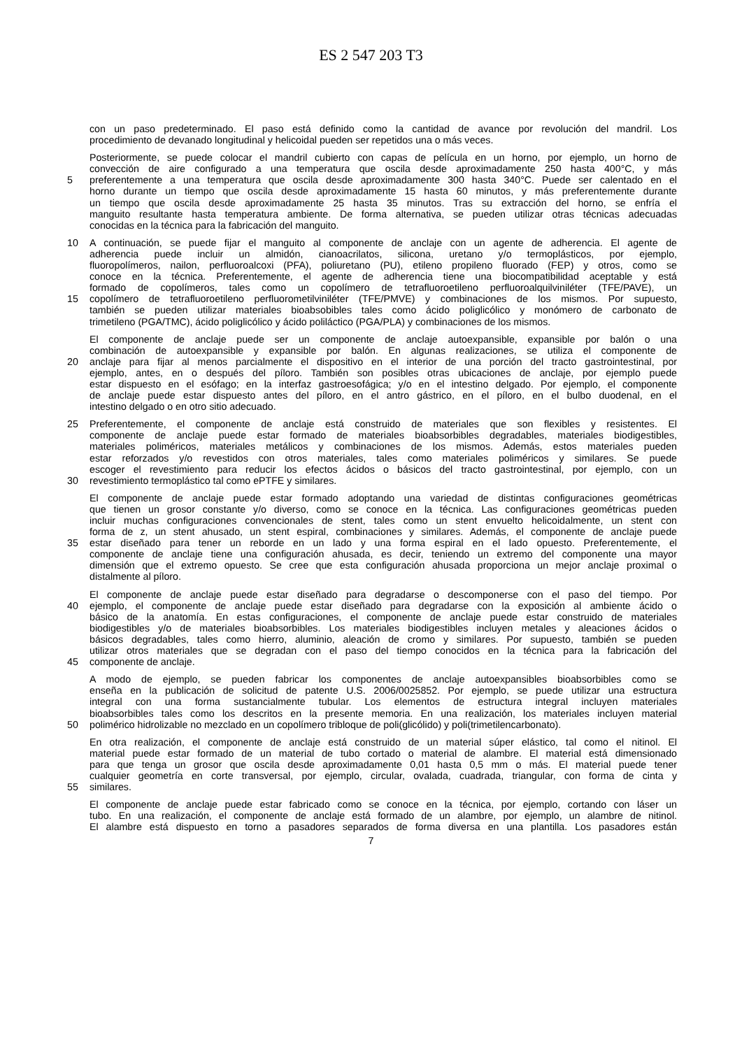ES 2 547 203 T3
con un paso predeterminado. El paso está definido como la cantidad de avance por revolución del mandril. Los
procedimiento de devanado longitudinal y helicoidal pueden ser repetidos una o más veces.
Posteriormente, se puede colocar el mandril cubierto con capas de película en un horno, por ejemplo, un horno de
convección de aire configurado a una temperatura que oscila desde aproximadamente 250 hasta 400°C, y más
5 preferentemente a una temperatura que oscila desde aproximadamente 300 hasta 340°C. Puede ser calentado en el
horno durante un tiempo que oscila desde aproximadamente 15 hasta 60 minutos, y más preferentemente durante
un tiempo que oscila desde aproximadamente 25 hasta 35 minutos. Tras su extracción del horno, se enfría el
manguito resultante hasta temperatura ambiente. De forma alternativa, se pueden utilizar otras técnicas adecuadas
conocidas en la técnica para la fabricación del manguito.
10 A continuación, se puede fijar el manguito al componente de anclaje con un agente de adherencia. El agente de
adherencia puede incluir un almidón, cianoacrilatos, silicona, uretano y/o termoplásticos, por ejemplo,
fluoropolímeros, nailon, perfluoroalcoxi (PFA), poliuretano (PU), etileno propileno fluorado (FEP) y otros, como se
conoce en la técnica. Preferentemente, el agente de adherencia tiene una biocompatibilidad aceptable y está
formado de copolímeros, tales como un copolímero de tetrafluoroetileno perfluoroalquilviniléter (TFE/PAVE), un
15 copolímero de tetrafluoroetileno perfluorometilviniléter (TFE/PMVE) y combinaciones de los mismos. Por supuesto,
también se pueden utilizar materiales bioabsobibles tales como ácido poliglicólico y monómero de carbonato de
trimetileno (PGA/TMC), ácido poliglicólico y ácido poliláctico (PGA/PLA) y combinaciones de los mismos.
El componente de anclaje puede ser un componente de anclaje autoexpansible, expansible por balón o una
combinación de autoexpansible y expansible por balón. En algunas realizaciones, se utiliza el componente de
20 anclaje para fijar al menos parcialmente el dispositivo en el interior de una porción del tracto gastrointestinal, por
ejemplo, antes, en o después del píloro. También son posibles otras ubicaciones de anclaje, por ejemplo puede
estar dispuesto en el esófago; en la interfaz gastroesofágica; y/o en el intestino delgado. Por ejemplo, el componente
de anclaje puede estar dispuesto antes del píloro, en el antro gástrico, en el píloro, en el bulbo duodenal, en el
intestino delgado o en otro sitio adecuado.
25 Preferentemente, el componente de anclaje está construido de materiales que son flexibles y resistentes. El
componente de anclaje puede estar formado de materiales bioabsorbibles degradables, materiales biodigestibles,
materiales poliméricos, materiales metálicos y combinaciones de los mismos. Además, estos materiales pueden
estar reforzados y/o revestidos con otros materiales, tales como materiales poliméricos y similares. Se puede
escoger el revestimiento para reducir los efectos ácidos o básicos del tracto gastrointestinal, por ejemplo, con un
30 revestimiento termoplástico tal como ePTFE y similares.
El componente de anclaje puede estar formado adoptando una variedad de distintas configuraciones geométricas
que tienen un grosor constante y/o diverso, como se conoce en la técnica. Las configuraciones geométricas pueden
incluir muchas configuraciones convencionales de stent, tales como un stent envuelto helicoidalmente, un stent con
forma de z, un stent ahusado, un stent espiral, combinaciones y similares. Además, el componente de anclaje puede
35 estar diseñado para tener un reborde en un lado y una forma espiral en el lado opuesto. Preferentemente, el
componente de anclaje tiene una configuración ahusada, es decir, teniendo un extremo del componente una mayor
dimensión que el extremo opuesto. Se cree que esta configuración ahusada proporciona un mejor anclaje proximal o
distalmente al píloro.
El componente de anclaje puede estar diseñado para degradarse o descomponerse con el paso del tiempo. Por
40 ejemplo, el componente de anclaje puede estar diseñado para degradarse con la exposición al ambiente ácido o
básico de la anatomía. En estas configuraciones, el componente de anclaje puede estar construido de materiales
biodigestibles y/o de materiales bioabsorbibles. Los materiales biodigestibles incluyen metales y aleaciones ácidos o
básicos degradables, tales como hierro, aluminio, aleación de cromo y similares. Por supuesto, también se pueden
utilizar otros materiales que se degradan con el paso del tiempo conocidos en la técnica para la fabricación del
45 componente de anclaje.
A modo de ejemplo, se pueden fabricar los componentes de anclaje autoexpansibles bioabsorbibles como se
enseña en la publicación de solicitud de patente U.S. 2006/0025852. Por ejemplo, se puede utilizar una estructura
integral con una forma sustancialmente tubular. Los elementos de estructura integral incluyen materiales
bioabsorbibles tales como los descritos en la presente memoria. En una realización, los materiales incluyen material
50 polimérico hidrolizable no mezclado en un copolímero tribloque de poli(glicólido) y poli(trimetilencarbonato).
En otra realización, el componente de anclaje está construido de un material súper elástico, tal como el nitinol. El
material puede estar formado de un material de tubo cortado o material de alambre. El material está dimensionado
para que tenga un grosor que oscila desde aproximadamente 0,01 hasta 0,5 mm o más. El material puede tener
cualquier geometría en corte transversal, por ejemplo, circular, ovalada, cuadrada, triangular, con forma de cinta y
55 similares.
El componente de anclaje puede estar fabricado como se conoce en la técnica, por ejemplo, cortando con láser un
tubo. En una realización, el componente de anclaje está formado de un alambre, por ejemplo, un alambre de nitinol.
El alambre está dispuesto en torno a pasadores separados de forma diversa en una plantilla. Los pasadores están
7